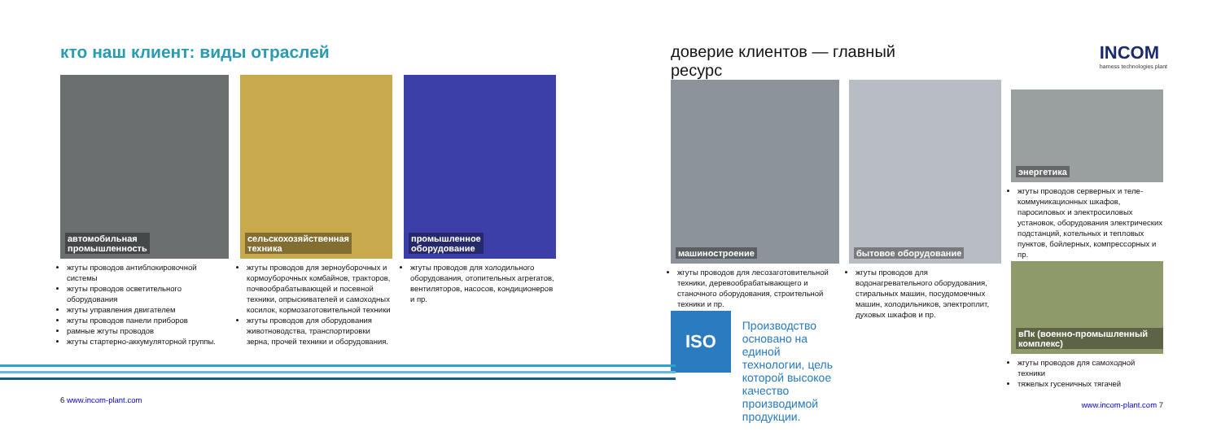кто наш клиент: виды отраслей
автомобильная
промышленность
жгуты проводов антиблокировочной системы
жгуты проводов осветительного оборудования
жгуты управления двигателем
жгуты проводов панели приборов
рамные жгуты проводов
жгуты стартерно-аккумуляторной группы.
сельскохозяйственная
техника
жгуты проводов для зерноуборочных и кормоуборочных комбайнов, тракторов, почвообрабатывающей и посевной техники, опрыскивателей и самоходных косилок, кормозаготовительной техники
жгуты проводов для оборудования животноводства, транспортировки зерна, прочей техники и оборудования.
промышленное
оборудование
жгуты проводов для холодильного оборудования, отопительных агрегатов, вентиляторов, насосов, кондиционеров и пр.
6 www.incom-plant.com
доверие клиентов — главный ресурс
INCOM
harness technologies plant
машиностроение
жгуты проводов для лесозаготовительной техники, деревообрабатывающего и станочного оборудования, строительной техники и пр.
ISO
Производство основано на единой технологии, цель которой высокое качество производимой продукции.
бытовое оборудование
жгуты проводов для водонагревательного оборудования, стиральных машин, посудомоечных машин, холодильников, электроплит, духовых шкафов и пр.
энергетика
жгуты проводов серверных и теле-коммуникационных шкафов, паросиловых и электросиловых установок, оборудования электрических подстанций, котельных и тепловых пунктов, бойлерных, компрессорных и пр.
вПк (военно-промышленный комплекс)
жгуты проводов для самоходной техники
тяжелых гусеничных тягачей
www.incom-plant.com 7